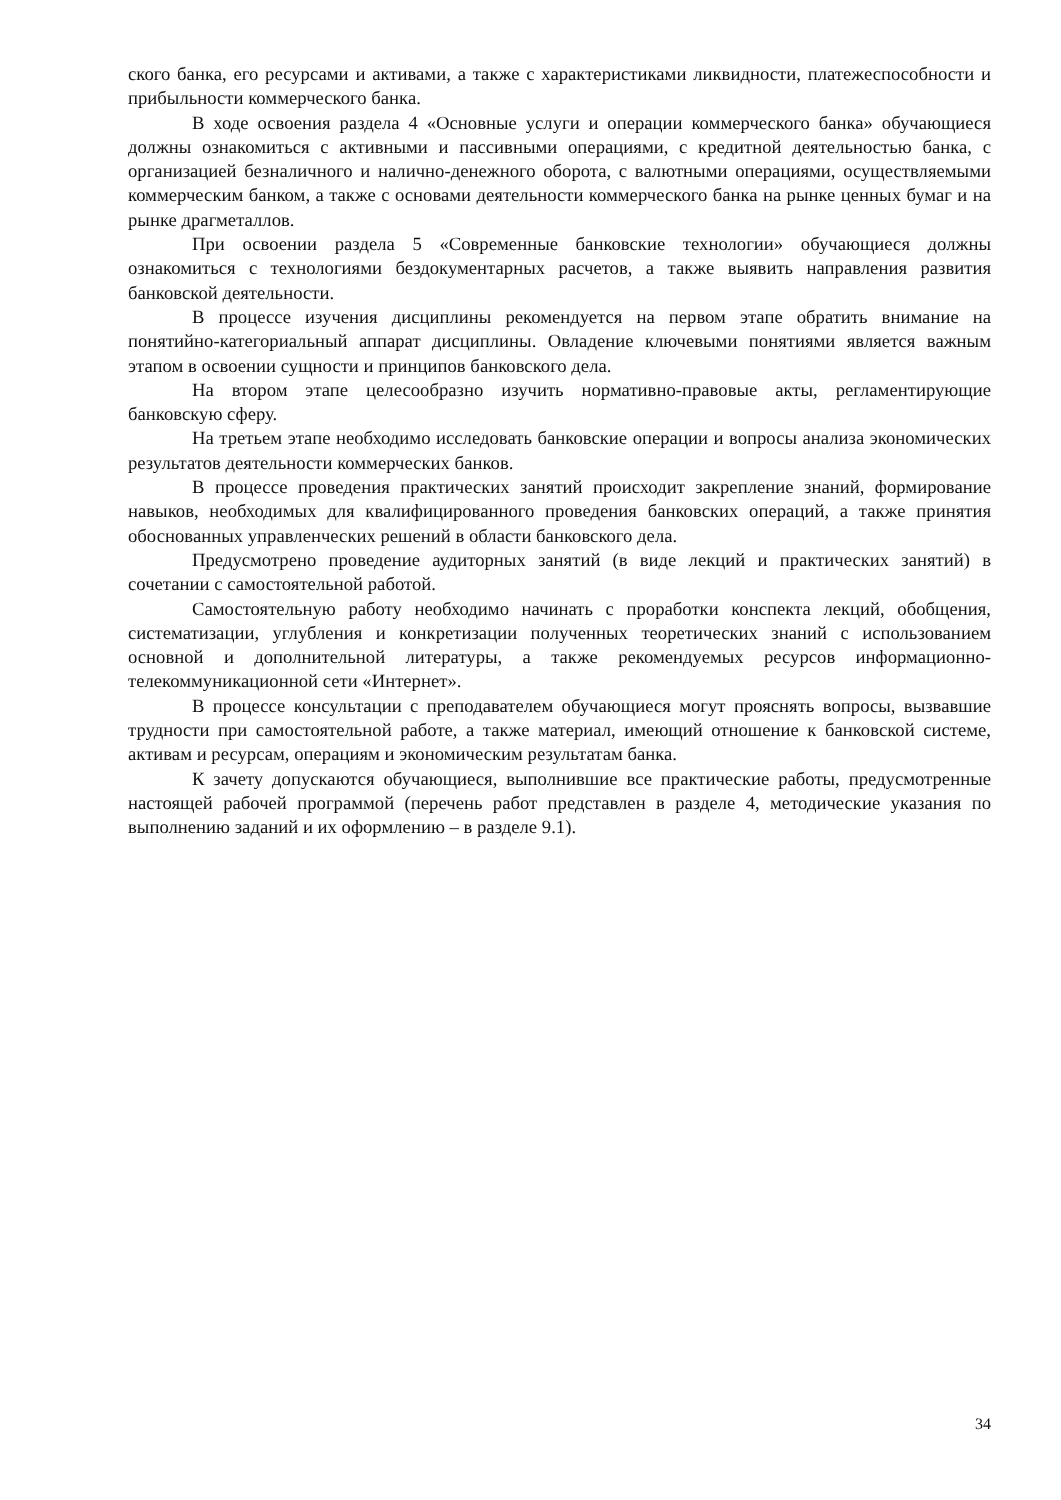ского банка, его ресурсами и активами, а также с характеристиками ликвидности, платежеспособности и прибыльности коммерческого банка.
В ходе освоения раздела 4 «Основные услуги и операции коммерческого банка» обучающиеся должны ознакомиться с активными и пассивными операциями, с кредитной деятельностью банка, с организацией безналичного и налично-денежного оборота, с валютными операциями, осуществляемыми коммерческим банком, а также с основами деятельности коммерческого банка на рынке ценных бумаг и на рынке драгметаллов.
При освоении раздела 5 «Современные банковские технологии» обучающиеся должны ознакомиться с технологиями бездокументарных расчетов, а также выявить направления развития банковской деятельности.
В процессе изучения дисциплины рекомендуется на первом этапе обратить внимание на понятийно-категориальный аппарат дисциплины. Овладение ключевыми понятиями является важным этапом в освоении сущности и принципов банковского дела.
На втором этапе целесообразно изучить нормативно-правовые акты, регламентирующие банковскую сферу.
На третьем этапе необходимо исследовать банковские операции и вопросы анализа экономических результатов деятельности коммерческих банков.
В процессе проведения практических занятий происходит закрепление знаний, формирование навыков, необходимых для квалифицированного проведения банковских операций, а также принятия обоснованных управленческих решений в области банковского дела.
Предусмотрено проведение аудиторных занятий (в виде лекций и практических занятий) в сочетании с самостоятельной работой.
Самостоятельную работу необходимо начинать с проработки конспекта лекций, обобщения, систематизации, углубления и конкретизации полученных теоретических знаний с использованием основной и дополнительной литературы, а также рекомендуемых ресурсов информационно-телекоммуникационной сети «Интернет».
В процессе консультации с преподавателем обучающиеся могут прояснять вопросы, вызвавшие трудности при самостоятельной работе, а также материал, имеющий отношение к банковской системе, активам и ресурсам, операциям и экономическим результатам банка.
К зачету допускаются обучающиеся, выполнившие все практические работы, предусмотренные настоящей рабочей программой (перечень работ представлен в разделе 4, методические указания по выполнению заданий и их оформлению – в разделе 9.1).
34